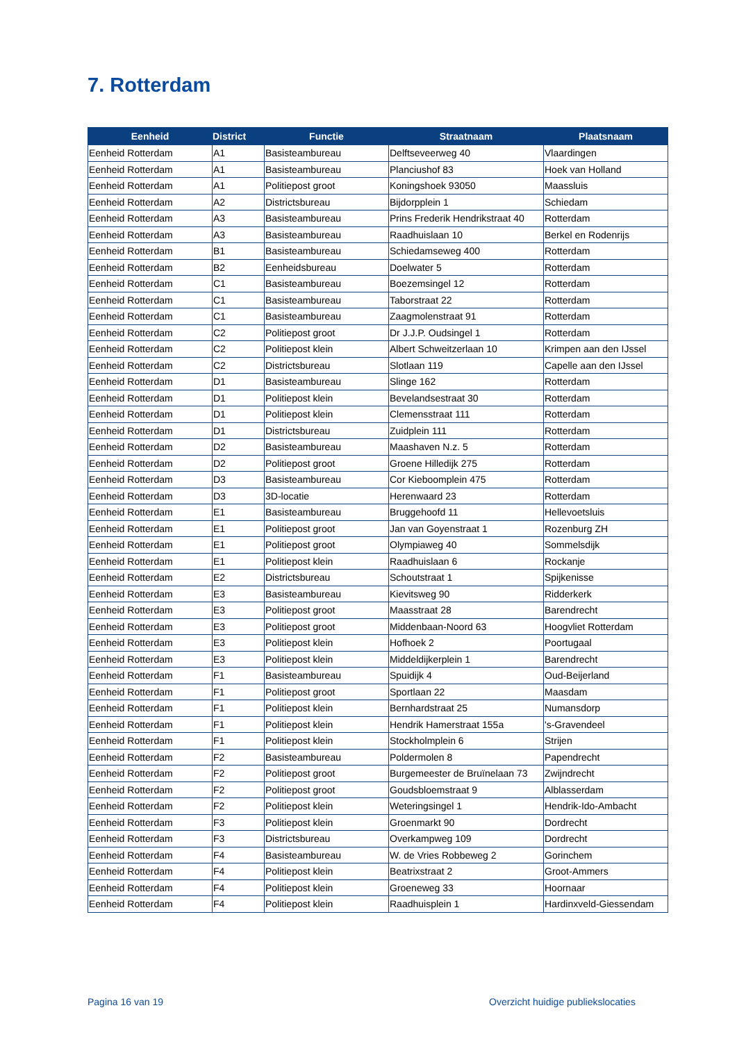7. Rotterdam
| Eenheid | District | Functie | Straatnaam | Plaatsnaam |
| --- | --- | --- | --- | --- |
| Eenheid Rotterdam | A1 | Basisteambureau | Delftseveerweg 40 | Vlaardingen |
| Eenheid Rotterdam | A1 | Basisteambureau | Planciushof 83 | Hoek van Holland |
| Eenheid Rotterdam | A1 | Politiepost groot | Koningshoek 93050 | Maassluis |
| Eenheid Rotterdam | A2 | Districtsbureau | Bijdorpplein 1 | Schiedam |
| Eenheid Rotterdam | A3 | Basisteambureau | Prins Frederik Hendrikstraat 40 | Rotterdam |
| Eenheid Rotterdam | A3 | Basisteambureau | Raadhuislaan 10 | Berkel en Rodenrijs |
| Eenheid Rotterdam | B1 | Basisteambureau | Schiedamseweg 400 | Rotterdam |
| Eenheid Rotterdam | B2 | Eenheidsbureau | Doelwater 5 | Rotterdam |
| Eenheid Rotterdam | C1 | Basisteambureau | Boezemsingel 12 | Rotterdam |
| Eenheid Rotterdam | C1 | Basisteambureau | Taborstraat 22 | Rotterdam |
| Eenheid Rotterdam | C1 | Basisteambureau | Zaagmolenstraat 91 | Rotterdam |
| Eenheid Rotterdam | C2 | Politiepost groot | Dr J.J.P. Oudsingel 1 | Rotterdam |
| Eenheid Rotterdam | C2 | Politiepost klein | Albert Schweitzerlaan 10 | Krimpen aan den IJssel |
| Eenheid Rotterdam | C2 | Districtsbureau | Slotlaan 119 | Capelle aan den IJssel |
| Eenheid Rotterdam | D1 | Basisteambureau | Slinge 162 | Rotterdam |
| Eenheid Rotterdam | D1 | Politiepost klein | Bevelandsestraat 30 | Rotterdam |
| Eenheid Rotterdam | D1 | Politiepost klein | Clemensstraat 111 | Rotterdam |
| Eenheid Rotterdam | D1 | Districtsbureau | Zuidplein 111 | Rotterdam |
| Eenheid Rotterdam | D2 | Basisteambureau | Maashaven N.z. 5 | Rotterdam |
| Eenheid Rotterdam | D2 | Politiepost groot | Groene Hilledijk 275 | Rotterdam |
| Eenheid Rotterdam | D3 | Basisteambureau | Cor Kieboomplein 475 | Rotterdam |
| Eenheid Rotterdam | D3 | 3D-locatie | Herenwaard 23 | Rotterdam |
| Eenheid Rotterdam | E1 | Basisteambureau | Bruggehoofd 11 | Hellevoetsluis |
| Eenheid Rotterdam | E1 | Politiepost groot | Jan van Goyenstraat 1 | Rozenburg ZH |
| Eenheid Rotterdam | E1 | Politiepost groot | Olympiaweg 40 | Sommelsdijk |
| Eenheid Rotterdam | E1 | Politiepost klein | Raadhuislaan 6 | Rockanje |
| Eenheid Rotterdam | E2 | Districtsbureau | Schoutstraat 1 | Spijkenisse |
| Eenheid Rotterdam | E3 | Basisteambureau | Kievitsweg 90 | Ridderkerk |
| Eenheid Rotterdam | E3 | Politiepost groot | Maasstraat 28 | Barendrecht |
| Eenheid Rotterdam | E3 | Politiepost groot | Middenbaan-Noord 63 | Hoogvliet Rotterdam |
| Eenheid Rotterdam | E3 | Politiepost klein | Hofhoek 2 | Poortugaal |
| Eenheid Rotterdam | E3 | Politiepost klein | Middeldijkerplein 1 | Barendrecht |
| Eenheid Rotterdam | F1 | Basisteambureau | Spuidijk 4 | Oud-Beijerland |
| Eenheid Rotterdam | F1 | Politiepost groot | Sportlaan 22 | Maasdam |
| Eenheid Rotterdam | F1 | Politiepost klein | Bernhardstraat 25 | Numansdorp |
| Eenheid Rotterdam | F1 | Politiepost klein | Hendrik Hamerstraat 155a | 's-Gravendeel |
| Eenheid Rotterdam | F1 | Politiepost klein | Stockholmplein 6 | Strijen |
| Eenheid Rotterdam | F2 | Basisteambureau | Poldermolen 8 | Papendrecht |
| Eenheid Rotterdam | F2 | Politiepost groot | Burgemeester de Bruïnelaan 73 | Zwijndrecht |
| Eenheid Rotterdam | F2 | Politiepost groot | Goudsbloemstraat 9 | Alblasserdam |
| Eenheid Rotterdam | F2 | Politiepost klein | Weteringsingel 1 | Hendrik-Ido-Ambacht |
| Eenheid Rotterdam | F3 | Politiepost klein | Groenmarkt 90 | Dordrecht |
| Eenheid Rotterdam | F3 | Districtsbureau | Overkampweg 109 | Dordrecht |
| Eenheid Rotterdam | F4 | Basisteambureau | W. de Vries Robbeweg 2 | Gorinchem |
| Eenheid Rotterdam | F4 | Politiepost klein | Beatrixstraat 2 | Groot-Ammers |
| Eenheid Rotterdam | F4 | Politiepost klein | Groeneweg 33 | Hoornaar |
| Eenheid Rotterdam | F4 | Politiepost klein | Raadhuisplein 1 | Hardinxveld-Giessendam |
Pagina 16 van 19
Overzicht huidige publiekslocaties